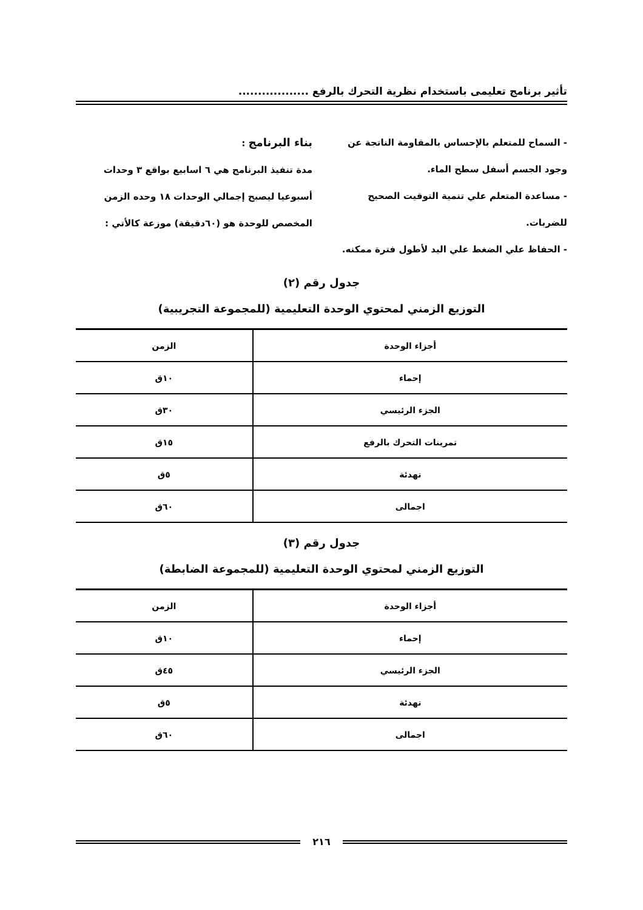تأثير برنامج تعليمى باستخدام نظرية التحرك بالرفع ..................
- السماح للمتعلم بالإحساس بالمقاومة الناتجة عن وجود الجسم أسفل سطح الماء.
- مساعدة المتعلم علي تنمية التوقيت الصحيح للضربات.
- الحفاظ علي الضغط علي اليد لأطول فترة ممكنه.
بناء البرنامج :
مدة تنفيذ البرنامج هي ٦ اسابيع بواقع ٣ وحدات أسبوعيا ليصبح إجمالي الوحدات ١٨ وحده الزمن المخصص للوحدة هو (٦٠دقيقة) موزعة كالأتي :
جدول رقم (٢)
التوزيع الزمني لمحتوي الوحدة التعليمية (للمجموعة التجريبية)
| أجزاء الوحدة | الزمن |
| --- | --- |
| إحماء | ١٠ق |
| الجزء الرئيسي | ٣٠ق |
| تمرينات التحرك بالرفع | ١٥ق |
| تهدئة | ٥ق |
| اجمالى | ٦٠ق |
جدول رقم (٣)
التوزيع الزمني لمحتوي الوحدة التعليمية (للمجموعة الضابطة)
| أجزاء الوحدة | الزمن |
| --- | --- |
| إحماء | ١٠ق |
| الجزء الرئيسي | ٤٥ق |
| تهدئة | ٥ق |
| اجمالى | ٦٠ق |
٢١٦